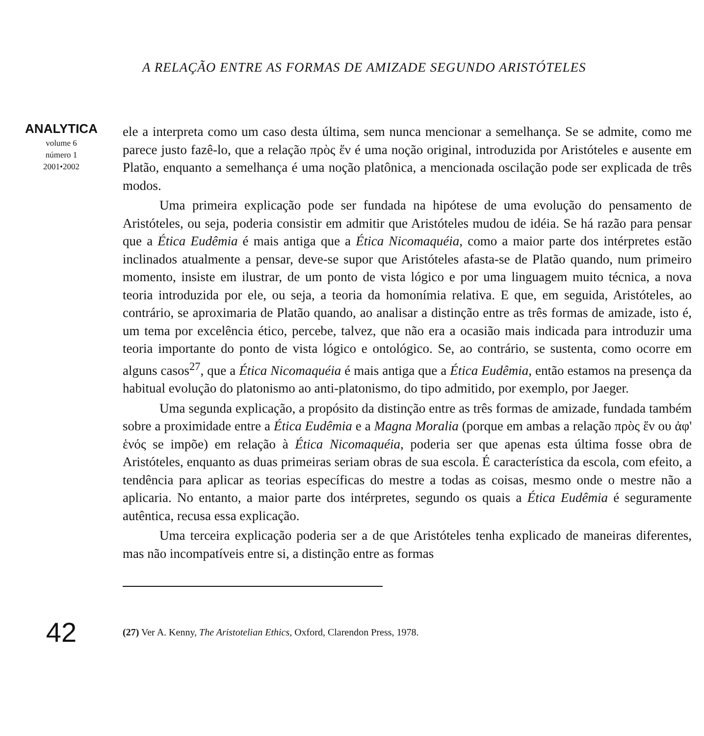A RELAÇÃO ENTRE AS FORMAS DE AMIZADE SEGUNDO ARISTÓTELES
ANALYTICA
volume 6
número 1
2001•2002
ele a interpreta como um caso desta última, sem nunca mencionar a semelhança. Se se admite, como me parece justo fazê-lo, que a relação πρὸς ἕν é uma noção original, introduzida por Aristóteles e ausente em Platão, enquanto a semelhança é uma noção platônica, a mencionada oscilação pode ser explicada de três modos.
Uma primeira explicação pode ser fundada na hipótese de uma evolução do pensamento de Aristóteles, ou seja, poderia consistir em admitir que Aristóteles mudou de idéia. Se há razão para pensar que a Ética Eudêmia é mais antiga que a Ética Nicomaquéia, como a maior parte dos intérpretes estão inclinados atualmente a pensar, deve-se supor que Aristóteles afasta-se de Platão quando, num primeiro momento, insiste em ilustrar, de um ponto de vista lógico e por uma linguagem muito técnica, a nova teoria introduzida por ele, ou seja, a teoria da homonímia relativa. E que, em seguida, Aristóteles, ao contrário, se aproximaria de Platão quando, ao analisar a distinção entre as três formas de amizade, isto é, um tema por excelência ético, percebe, talvez, que não era a ocasião mais indicada para introduzir uma teoria importante do ponto de vista lógico e ontológico. Se, ao contrário, se sustenta, como ocorre em alguns casos<sup>27</sup>, que a Ética Nicomaquéia é mais antiga que a Ética Eudêmia, então estamos na presença da habitual evolução do platonismo ao anti-platonismo, do tipo admitido, por exemplo, por Jaeger.
Uma segunda explicação, a propósito da distinção entre as três formas de amizade, fundada também sobre a proximidade entre a Ética Eudêmia e a Magna Moralia (porque em ambas a relação πρὸς ἕν ου ἀφ' ἑνός se impõe) em relação à Ética Nicomaquéia, poderia ser que apenas esta última fosse obra de Aristóteles, enquanto as duas primeiras seriam obras de sua escola. É característica da escola, com efeito, a tendência para aplicar as teorias específicas do mestre a todas as coisas, mesmo onde o mestre não a aplicaria. No entanto, a maior parte dos intérpretes, segundo os quais a Ética Eudêmia é seguramente autêntica, recusa essa explicação.
Uma terceira explicação poderia ser a de que Aristóteles tenha explicado de maneiras diferentes, mas não incompatíveis entre si, a distinção entre as formas
42
(27) Ver A. Kenny, The Aristotelian Ethics, Oxford, Clarendon Press, 1978.